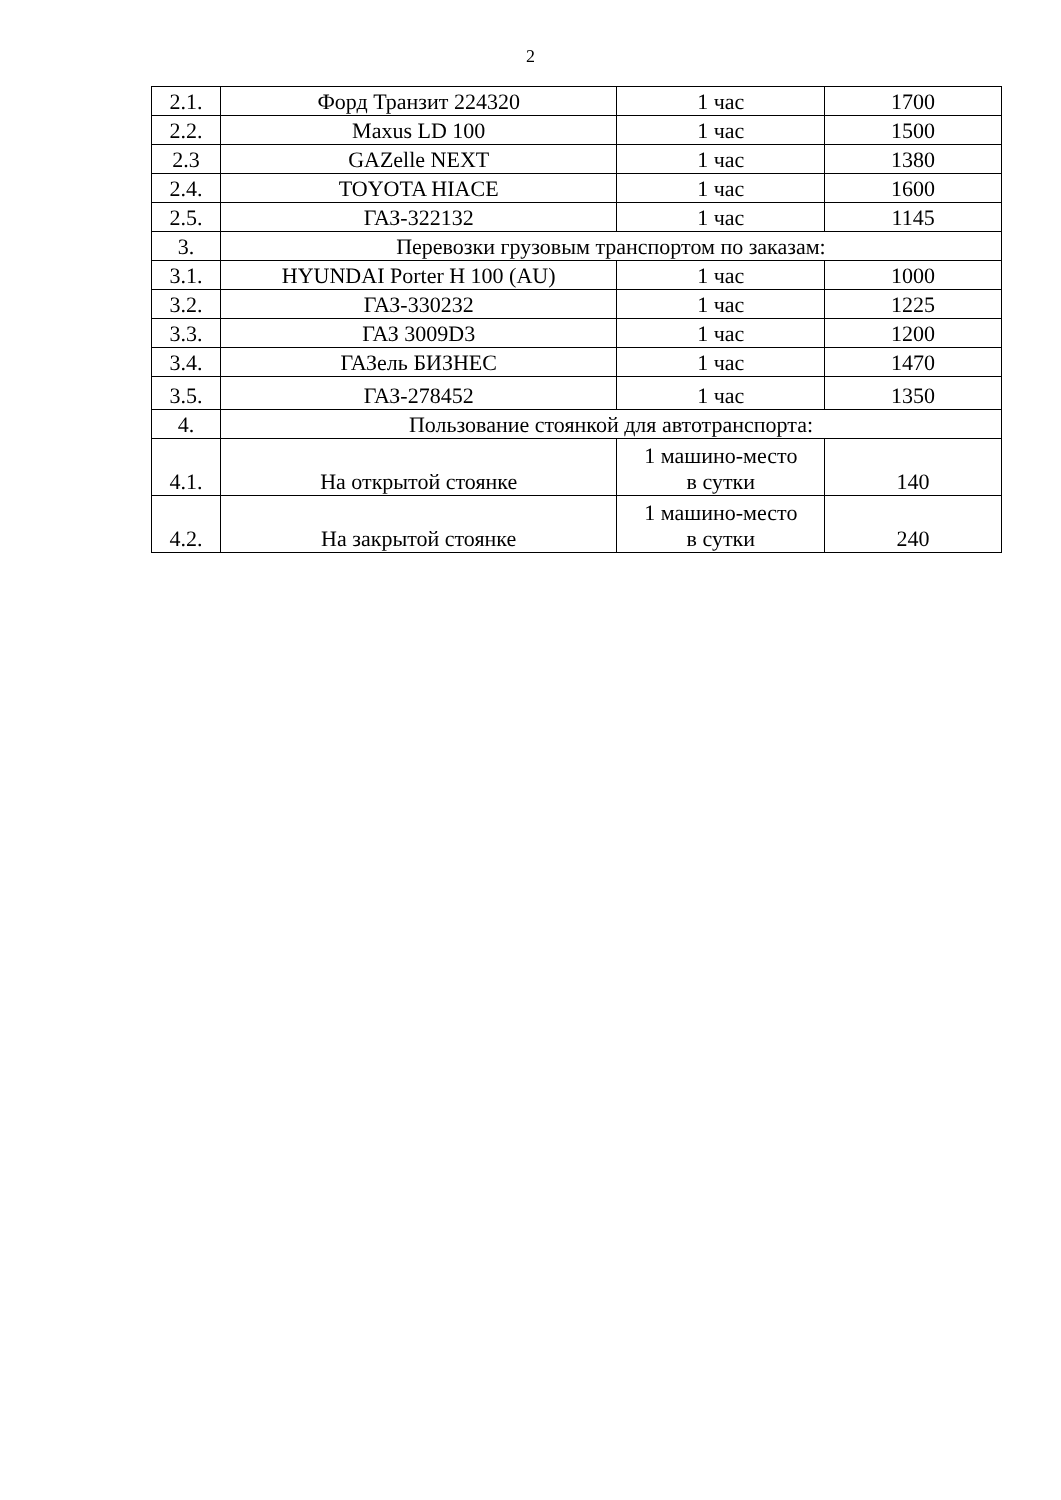2
| 2.1. | Форд Транзит 224320 | 1 час | 1700 |
| 2.2. | Maxus LD 100 | 1 час | 1500 |
| 2.3 | GAZelle NEXT | 1 час | 1380 |
| 2.4. | TOYOTA HIACE | 1 час | 1600 |
| 2.5. | ГАЗ-322132 | 1 час | 1145 |
| 3. | Перевозки грузовым транспортом по заказам: | | |
| 3.1. | HYUNDAI Porter H 100 (AU) | 1 час | 1000 |
| 3.2. | ГАЗ-330232 | 1 час | 1225 |
| 3.3. | ГАЗ 3009D3 | 1 час | 1200 |
| 3.4. | ГАЗель БИЗНЕС | 1 час | 1470 |
| 3.5. | ГАЗ-278452 | 1 час | 1350 |
| 4. | Пользование стоянкой для автотранспорта: | | |
| 4.1. | На открытой стоянке | 1 машино-место в сутки | 140 |
| 4.2. | На закрытой стоянке | 1 машино-место в сутки | 240 |